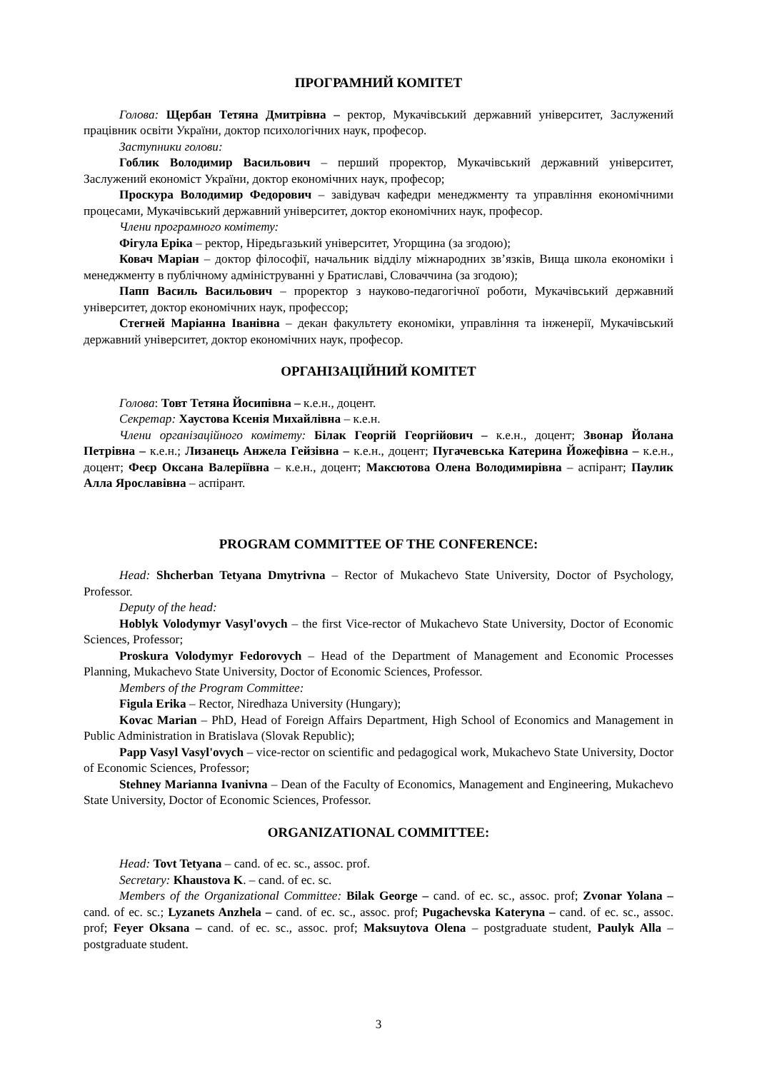ПРОГРАМНИЙ КОМІТЕТ
Голова: Щербан Тетяна Дмитрівна – ректор, Мукачівський державний університет, Заслужений працівник освіти України, доктор психологічних наук, професор.
Заступники голови:
Гоблик Володимир Васильович – перший проректор, Мукачівський державний університет, Заслужений економіст України, доктор економічних наук, професор;
Проскура Володимир Федорович – завідувач кафедри менеджменту та управління економічними процесами, Мукачівський державний університет, доктор економічних наук, професор.
Члени програмного комітету:
Фігула Еріка – ректор, Ніредьгазький університет, Угорщина (за згодою);
Ковач Маріан – доктор філософії, начальник відділу міжнародних зв’язків, Вища школа економіки і менеджменту в публічному адмініструванні у Братиславі, Словаччина (за згодою);
Папп Василь Васильович – проректор з науково-педагогічної роботи, Мукачівський державний університет, доктор економічних наук, профессор;
Стегней Маріанна Іванівна – декан факультету економіки, управління та інженерії, Мукачівський державний університет, доктор економічних наук, професор.
ОРГАНІЗАЦІЙНИЙ КОМІТЕТ
Голова: Товт Тетяна Йосипівна – к.е.н., доцент.
Секретар: Хаустова Ксенія Михайлівна – к.е.н.
Члени організаційного комітету: Білак Георгій Георгійович – к.е.н., доцент; Звонар Йолана Петрівна – к.е.н.; Лизанець Анжела Гейзівна – к.е.н., доцент; Пугачевська Катерина Йожефівна – к.е.н., доцент; Феєр Оксана Валеріївна – к.е.н., доцент; Максютова Олена Володимирівна – аспірант; Паулик Алла Ярославівна – аспірант.
PROGRAM COMMITTEE OF THE CONFERENCE:
Head: Shcherban Tetyana Dmytrivna – Rector of Mukachevo State University, Doctor of Psychology, Professor.
Deputy of the head:
Hoblyk Volodymyr Vasyl'ovych – the first Vice-rector of Mukachevo State University, Doctor of Economic Sciences, Professor;
Proskura Volodymyr Fedorovych – Head of the Department of Management and Economic Processes Planning, Mukachevo State University, Doctor of Economic Sciences, Professor.
Members of the Program Committee:
Figula Erika – Rector, Niredhaza University (Hungary);
Kovac Marian – PhD, Head of Foreign Affairs Department, High School of Economics and Management in Public Administration in Bratislava (Slovak Republic);
Papp Vasyl Vasyl'ovych – vice-rector on scientific and pedagogical work, Mukachevo State University, Doctor of Economic Sciences, Professor;
Stehney Marianna Ivanivna – Dean of the Faculty of Economics, Management and Engineering, Mukachevo State University, Doctor of Economic Sciences, Professor.
ORGANIZATIONAL COMMITTEE:
Head: Tovt Tetyana – cand. of ec. sc., assoc. prof.
Secretary: Khaustova K. – cand. of ec. sc.
Members of the Organizational Committee: Bilak George – cand. of ec. sc., assoc. prof; Zvonar Yolana – cand. of ec. sc.; Lyzanets Anzhela – cand. of ec. sc., assoc. prof; Pugachevska Kateryna – cand. of ec. sc., assoc. prof; Feyer Oksana – cand. of ec. sc., assoc. prof; Maksuytova Olena – postgraduate student, Paulyk Alla – postgraduate student.
3